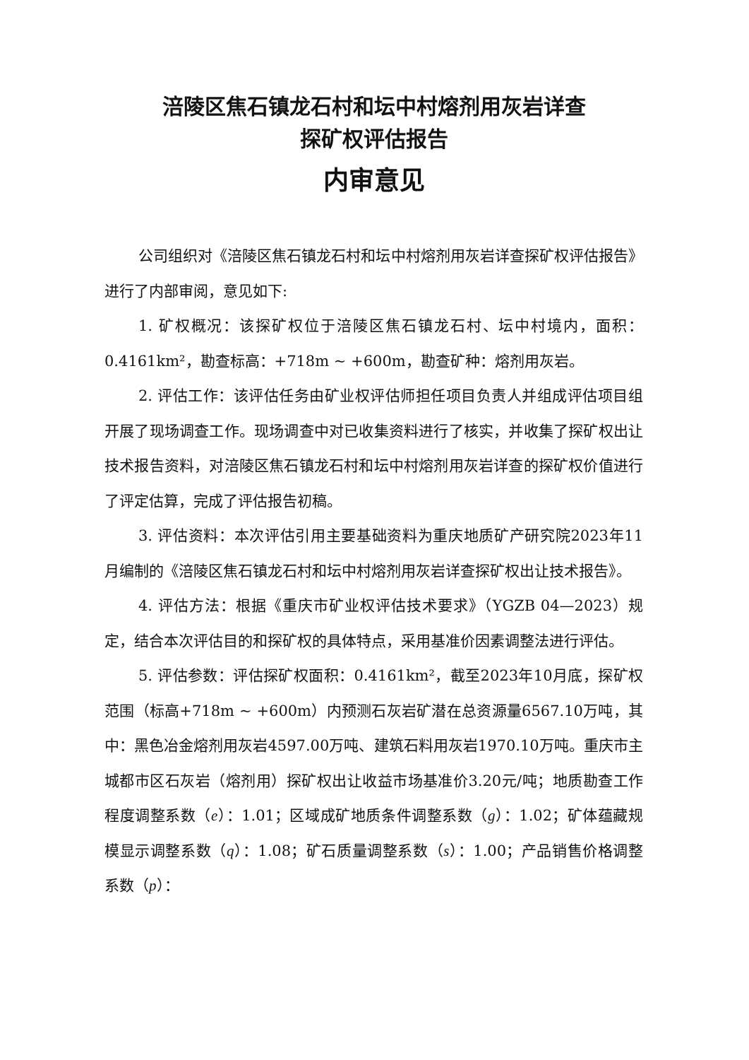涪陵区焦石镇龙石村和坛中村熔剂用灰岩详查
探矿权评估报告
内审意见
公司组织对《涪陵区焦石镇龙石村和坛中村熔剂用灰岩详查探矿权评估报告》进行了内部审阅，意见如下:
1. 矿权概况：该探矿权位于涪陵区焦石镇龙石村、坛中村境内，面积：0.4161km²，勘查标高：+718m ~ +600m，勘查矿种：熔剂用灰岩。
2. 评估工作：该评估任务由矿业权评估师担任项目负责人并组成评估项目组开展了现场调查工作。现场调查中对已收集资料进行了核实，并收集了探矿权出让技术报告资料，对涪陵区焦石镇龙石村和坛中村熔剂用灰岩详查的探矿权价值进行了评定估算，完成了评估报告初稿。
3. 评估资料：本次评估引用主要基础资料为重庆地质矿产研究院2023年11月编制的《涪陵区焦石镇龙石村和坛中村熔剂用灰岩详查探矿权出让技术报告》。
4. 评估方法：根据《重庆市矿业权评估技术要求》（YGZB 04—2023）规定，结合本次评估目的和探矿权的具体特点，采用基准价因素调整法进行评估。
5. 评估参数：评估探矿权面积：0.4161km²，截至2023年10月底，探矿权范围（标高+718m ~ +600m）内预测石灰岩矿潜在总资源量6567.10万吨，其中：黑色冶金熔剂用灰岩4597.00万吨、建筑石料用灰岩1970.10万吨。重庆市主城都市区石灰岩（熔剂用）探矿权出让收益市场基准价3.20元/吨；地质勘查工作程度调整系数（e）：1.01；区域成矿地质条件调整系数（g）：1.02；矿体蕴藏规模显示调整系数（q）：1.08；矿石质量调整系数（s）：1.00；产品销售价格调整系数（p）：